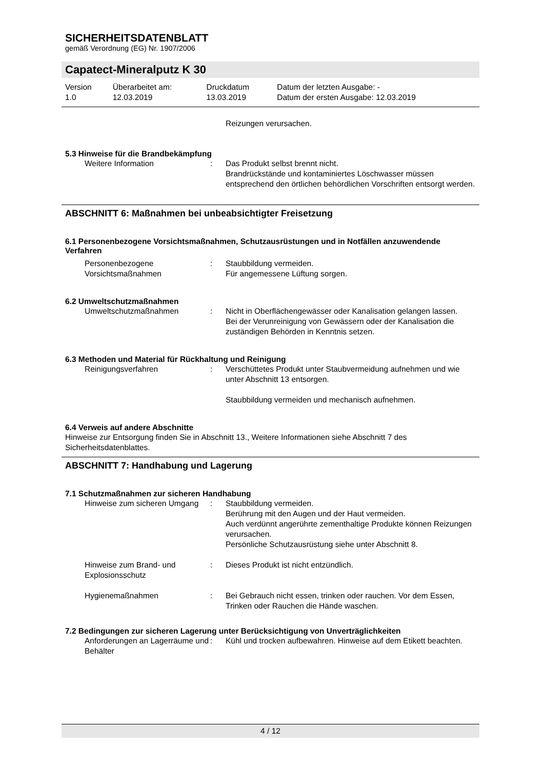SICHERHEITSDATENBLATT
gemäß Verordnung (EG) Nr. 1907/2006
Capatect-Mineralputz K 30
| Version | Überarbeitet am: | Druckdatum | Datum der letzten Ausgabe: - |
| 1.0 | 12.03.2019 | 13.03.2019 | Datum der ersten Ausgabe: 12.03.2019 |
| | | Reizungen verursachen. |
5.3 Hinweise für die Brandbekämpfung
| Weitere Information | : | Das Produkt selbst brennt nicht. Brandrückstände und kontaminiertes Löschwasser müssen entsprechend den örtlichen behördlichen Vorschriften entsorgt werden. |
ABSCHNITT 6: Maßnahmen bei unbeabsichtigter Freisetzung
6.1 Personenbezogene Vorsichtsmaßnahmen, Schutzausrüstungen und in Notfällen anzuwendende Verfahren
| Personenbezogene Vorsichtsmaßnahmen | : | Staubbildung vermeiden. Für angemessene Lüftung sorgen. |
6.2 Umweltschutzmaßnahmen
| Umweltschutzmaßnahmen | : | Nicht in Oberflächengewässer oder Kanalisation gelangen lassen. Bei der Verunreinigung von Gewässern oder der Kanalisation die zuständigen Behörden in Kenntnis setzen. |
6.3 Methoden und Material für Rückhaltung und Reinigung
| Reinigungsverfahren | : | Verschüttetes Produkt unter Staubvermeidung aufnehmen und wie unter Abschnitt 13 entsorgen. Staubbildung vermeiden und mechanisch aufnehmen. |
6.4 Verweis auf andere Abschnitte
Hinweise zur Entsorgung finden Sie in Abschnitt 13., Weitere Informationen siehe Abschnitt 7 des Sicherheitsdatenblattes.
ABSCHNITT 7: Handhabung und Lagerung
7.1 Schutzmaßnahmen zur sicheren Handhabung
| Hinweise zum sicheren Umgang | : | Staubbildung vermeiden. Berührung mit den Augen und der Haut vermeiden. Auch verdünnt angerührte zementhaltige Produkte können Reizungen verursachen. Persönliche Schutzausrüstung siehe unter Abschnitt 8. |
| Hinweise zum Brand- und Explosionsschutz | : | Dieses Produkt ist nicht entzündlich. |
| Hygienemaßnahmen | : | Bei Gebrauch nicht essen, trinken oder rauchen. Vor dem Essen, Trinken oder Rauchen die Hände waschen. |
7.2 Bedingungen zur sicheren Lagerung unter Berücksichtigung von Unverträglichkeiten
| Anforderungen an Lagerräume und Behälter | : | Kühl und trocken aufbewahren. Hinweise auf dem Etikett beachten. |
4 / 12